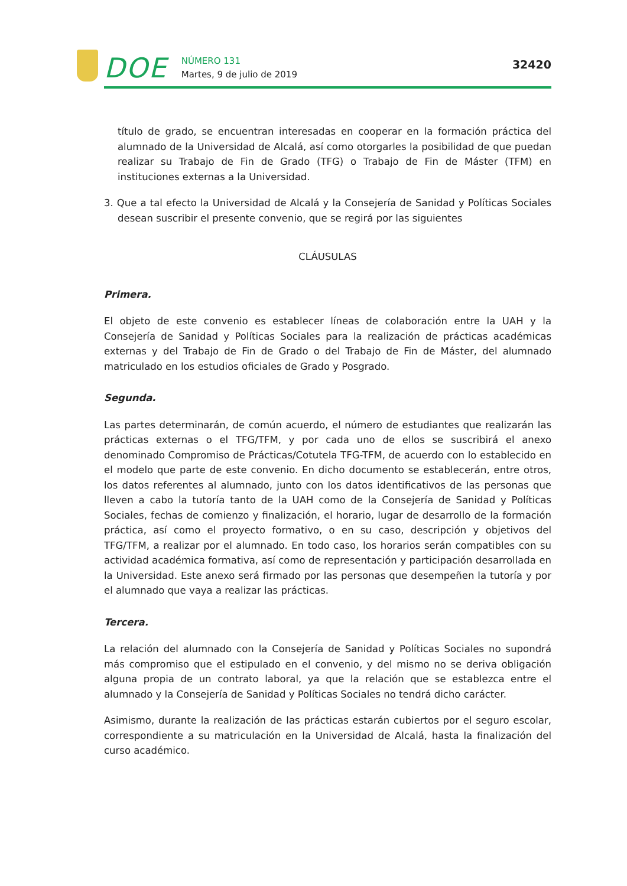DOE
NÚMERO 131
Martes, 9 de julio de 2019
32420
título de grado, se encuentran interesadas en cooperar en la formación práctica del alumnado de la Universidad de Alcalá, así como otorgarles la posibilidad de que puedan realizar su Trabajo de Fin de Grado (TFG) o Trabajo de Fin de Máster (TFM) en instituciones externas a la Universidad.
3. Que a tal efecto la Universidad de Alcalá y la Consejería de Sanidad y Políticas Sociales desean suscribir el presente convenio, que se regirá por las siguientes
CLÁUSULAS
Primera.
El objeto de este convenio es establecer líneas de colaboración entre la UAH y la Consejería de Sanidad y Políticas Sociales para la realización de prácticas académicas externas y del Trabajo de Fin de Grado o del Trabajo de Fin de Máster, del alumnado matriculado en los estudios oficiales de Grado y Posgrado.
Segunda.
Las partes determinarán, de común acuerdo, el número de estudiantes que realizarán las prácticas externas o el TFG/TFM, y por cada uno de ellos se suscribirá el anexo denominado Compromiso de Prácticas/Cotutela TFG-TFM, de acuerdo con lo establecido en el modelo que parte de este convenio. En dicho documento se establecerán, entre otros, los datos referentes al alumnado, junto con los datos identificativos de las personas que lleven a cabo la tutoría tanto de la UAH como de la Consejería de Sanidad y Políticas Sociales, fechas de comienzo y finalización, el horario, lugar de desarrollo de la formación práctica, así como el proyecto formativo, o en su caso, descripción y objetivos del TFG/TFM, a realizar por el alumnado. En todo caso, los horarios serán compatibles con su actividad académica formativa, así como de representación y participación desarrollada en la Universidad. Este anexo será firmado por las personas que desempeñen la tutoría y por el alumnado que vaya a realizar las prácticas.
Tercera.
La relación del alumnado con la Consejería de Sanidad y Políticas Sociales no supondrá más compromiso que el estipulado en el convenio, y del mismo no se deriva obligación alguna propia de un contrato laboral, ya que la relación que se establezca entre el alumnado y la Consejería de Sanidad y Políticas Sociales no tendrá dicho carácter.
Asimismo, durante la realización de las prácticas estarán cubiertos por el seguro escolar, correspondiente a su matriculación en la Universidad de Alcalá, hasta la finalización del curso académico.